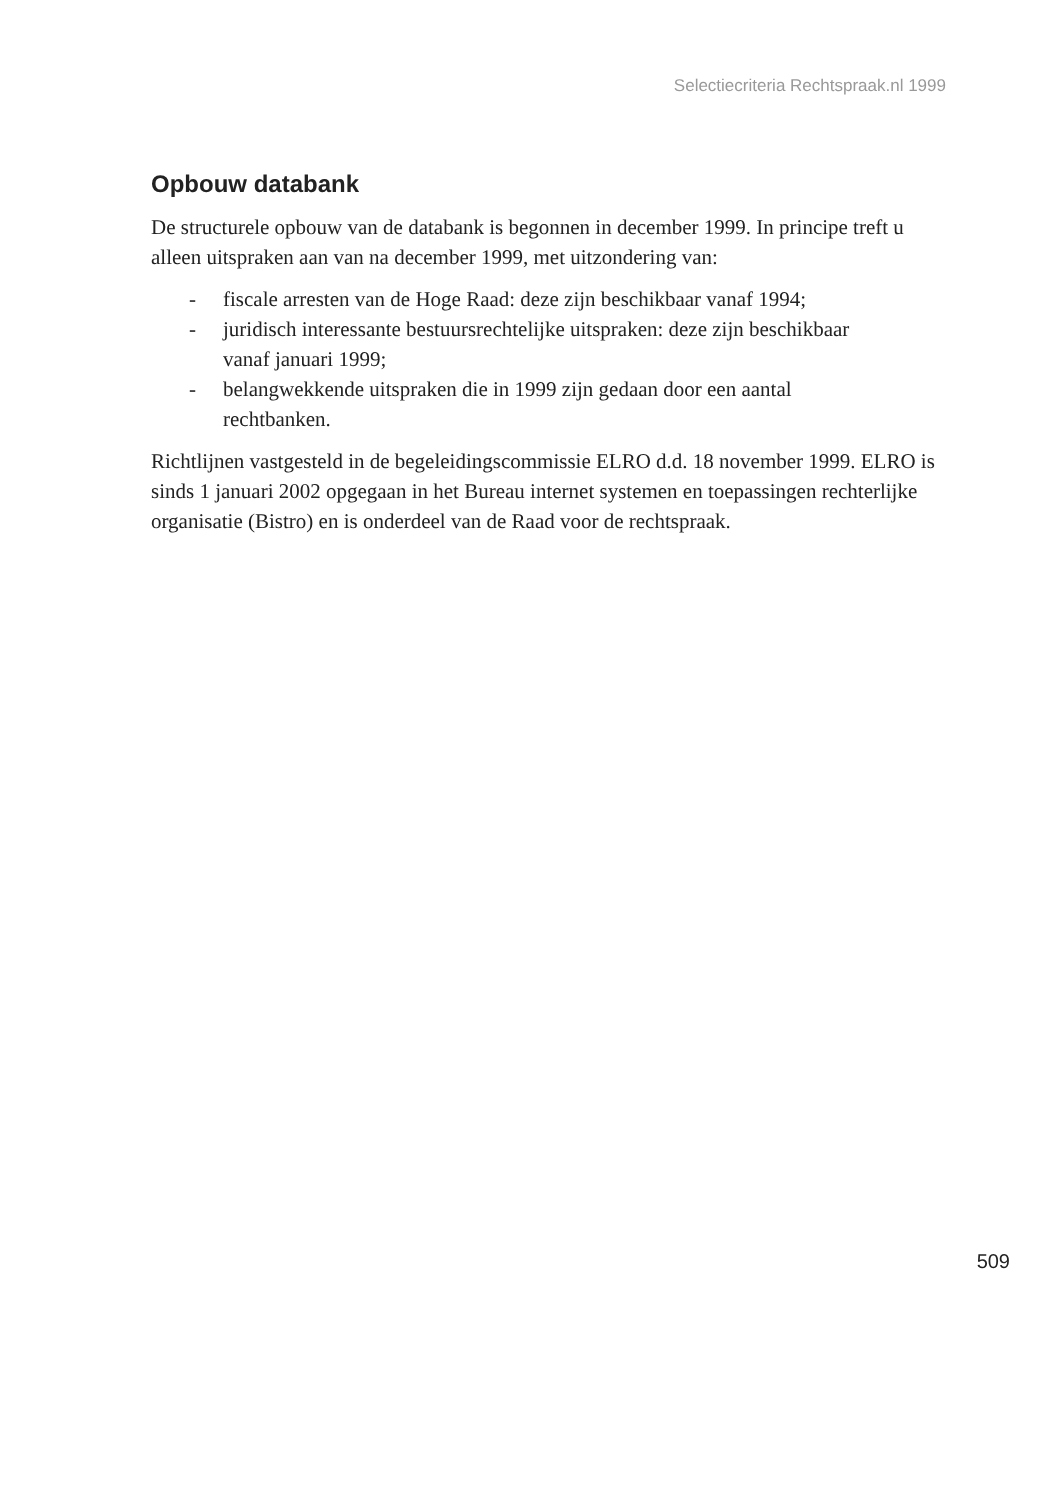Selectiecriteria Rechtspraak.nl 1999
Opbouw databank
De structurele opbouw van de databank is begonnen in december 1999. In principe treft u alleen uitspraken aan van na december 1999, met uitzondering van:
- fiscale arresten van de Hoge Raad: deze zijn beschikbaar vanaf 1994;
- juridisch interessante bestuursrechtelijke uitspraken: deze zijn beschikbaar vanaf januari 1999;
- belangwekkende uitspraken die in 1999 zijn gedaan door een aantal rechtbanken.
Richtlijnen vastgesteld in de begeleidingscommissie ELRO d.d. 18 november 1999. ELRO is sinds 1 januari 2002 opgegaan in het Bureau internet systemen en toepassingen rechterlijke organisatie (Bistro) en is onderdeel van de Raad voor de rechtspraak.
509